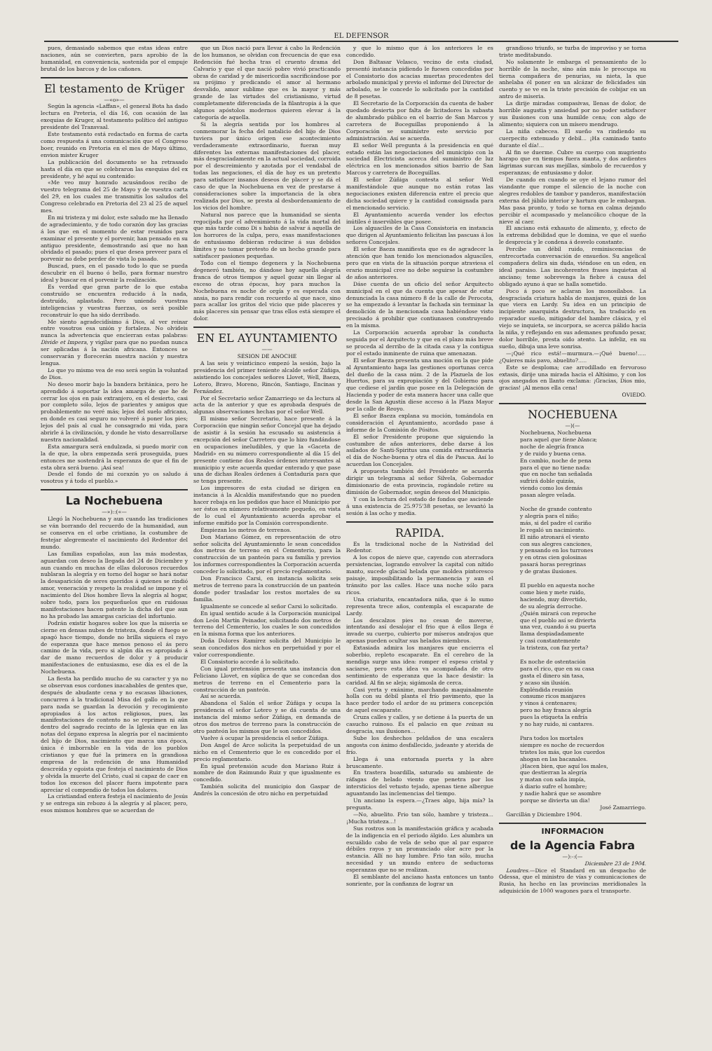EL DEFENSOR
pues, demasiado sabemos que estas ideas entre naciones, aún se convierten, para aprobio de la humanidad, en conveniencia, sostenida por el empuje brutal de los barcos y de los cañones.
El testamento de Krüger
—«o»—
Según la agencia «Laffan», el general Bota ha dado lectura en Preteria, el día 16, con ocasión de las exequias de Kruger, al testamento político del antiguo presidente del Transvaal.
Este testamento está redactado en forma de carta como respuesta á una comunicación que el Congreso boer, reunido en Pretoria en el mes de Mayo último, envion mister Kruger
La publicación del documento se ha retrasado hasta el día en que se celebraron las exequias del ex presidente, y hé aquí su contenido:
«Me veo muy honrado acusándoos recibo de vuestro telegrama del 25 de Mayo y de vuestra carta del 29, en los cuales me transmitis los saludos del Congreso celebrado en Pretoria del 23 al 25 de aquel mes.
En mi tristeza y mi dolor, este saludo me ha llenado de agradecimiento, y de todo corazón doy las gracias á los que en el momento de estar reunidos para examinar el presente y el porvenir, han pensado en su antiguo presidente, demostrando así que no han olvidado el pasado; pues el que desea preveer para el porvenir no debe perder de vista lo pasado.
Buscad, pues, en el pasado todo lo que se pueda descubrir en él bueno ó bello, para formar nuestro ideal y buscar en el porvenir la realización.
Es verdad que gran parte de lo que estaba construído se encuentra reducido á la nada, destruído, aplastado. Pero uniendo vuestras inteligencias y vuestras fuerzas, os será posible reconstruir lo que ha sido derribado.
Me siento agradecidísimo á Dios, al ver reinar entre vosotros esa unión y fortaleza. No olvideis nunca la advertencia que encierran estas palabras: Divide et Impera, y vigilar para que no puedan nunca ser aplicadas á la nación africana. Entonces se conservarán y florecerán nuestra nación y nuestra lengua.
Lo que yo mismo vea de eso será según la voluntad de Dios.
No deseo morir bajo la bandera británica, pero he aprendido á soportar la idea amarga de que he de cerrar los ojos en país extranjero, en el desierto, casi por completo sólo, lejos de parientes y amigos que probablemente no veré más; lejos del suelo africano, en donde es casi seguro no volveré á poner los pies; lejos del país al cual he consagrado mi vida, para abrirle á la civilización, y donde he visto desarrollarse nuestra nacionalidad.
Esta amargura será endulzada, si puedo morir con la de que, la obra empezada será proseguida, pues entonces me sostendrá la esperanza de que el fin de esta obra será bueno. ¡Así sea!
Desde el fondo de mi corazón yo os saludo á vosotros y á todo el pueblo.»
La Nochebuena
—»)::(«—
Llegó la Nochebuena y aun cuando las tradiciones se ván borrando del recuerdo de la humanidad, aun se conserva en el orbe cristiano, la costumbre de festejar alegremeate el nacimiento del Redentor del mundo.
Las familias españolas, aun las más modestas, aguardan con deseo la llegada del 24 de Diciembre y aun cuando en muchas de ellas dolorosos recuerdos nublaran la alegría y en torno del hogar se hará notar la desaparición de seres queridos á quienes se rindió amor, veneración y respeto la realidad se impone y el nacimiento del Dios hombre lleva la alegría al hogar, sobre todo, para los pequeñuelos que en ruidosas manifestaciones hacen patente la dicha del que aun no ha probado las amargas caricias del infortunio.
Podrán existir hogares sobre los que la miseria se cierne en densas nubes de tristeza, donde el fuego se apagó hace tiempo, donde no brilla siquiera el rayo de esperanza que hace menos penoso el ás pero camino de la vida, pero si algún día es apropiado á dar de mano recuerdos de dolor y á producir manifestaciones de entusiasmo, ese día es el de la Nochebuena.
La fiesta ha perdido mucho de su caracter y ya no se observan esos cordones inacabables de gentes que, después de abudante cena y no escasas libaciones, concurren á la tradicional Misa del gallo en la que para nada se guardan la devoción y recogimiento apropiados á los actos religiosos, pues, las manifestaciones de contento no se reprimen ni aún dentro del sagrado recinto de la Iglesia que en las notas del órgano expresa la alegría por el nacimiento del hijo de Dios, nacimiento que marca una época, única é imborrable en la vida de los pueblos cristianos y que fué la primera en la grandiosa empresa de la redención de una Humanidad descreída y egoista que festeja el nacimiento de Dios y olvida la muerte del Cristo, cual si capaz de caer en todos los excesos del placer fuera impotente para apreciar el compendio de todos los dolores.
La cristiandad entera festeja el nacimiento de Jesús y se entrega sin rebozo á la alegría y al placer, pero, esos mismos hombres que se acuerdan de
que un Dios nació para llevar á cabo la Redención de los humanos, se olvidan con frecuencia de que esa Redención fué hecha tras el cruento drama del Calvario y que el que nació pobre vivió practicando obras de caridad y de misericordia sacrificándose por su prójimo y predicando el amor al hermano desvalido, amor sublime que es la mayor y más grande de las virtudes del cristianismo, virtud completamente diferenciada de la filantropia á la que algunos apóstolos modernos quieren elevar á la categoría de aquella.
Si la alegría sentida por los hombres al conmemorar la fecha del natalicio del hijo de Dios tuviera por único origen ese acontecimiento verdaderamente extraordinario, fueran muy diferentes las externas manifestaciones del placer, más desgraciadamente en la actual sociedad, corroida por el descreimiento y azotada por el vendabal de todas las negaciones, el día de hoy es un pretexto para satisfacer insanos deseos de placer y se dá el caso de que la Nochebuena en vez de prestarse á consideraciones sobre la importancia de la obra realizada por Dios, se presta al desbordenamiento de los vicios del hombre.
Natural nos parece que la humanidad se sienta regocijada por el advenimiento á la vida mortal del que más tarde como Di s habia de salvar á aquella de los horrores de la culpa, pero, esas manifestaciones de entusiasmo debieran reducirse á sus debidos límites y no tomar pretesto de un hecho grande para satisfacer pasiones pequeñas.
Todo con el tiempo degenera y la Nochebuena degeneró también, no dándose hoy aquella alegría franca de otros tiempos y aquel gozar sin llegar al esceso de otras épocas, hoy para muchos la Nochebuena es noche de orgía y es esperada con ansia, no para rendir con recuerdo al que nace, sino para acallar los gritos del vicio que pide placeres y más placeres sin pensar que tras ellos está siempre el dolor.
EN EL AYUNTAMIENTO
——
SESION DE ANOCHE
A las seis y veinticinco empezó la sesión, bajo la presidencia del primer teniente alcalde señor Zúñiga, asistiendo los concejales señores Llovet, Well, Baeza, Lotero, Bravo, Moreno, Rincón, Santiago, Encinas y Fernández.
Por el Secretario señor Zamarriego se da lectura al acta de la anterior y que es aprobada después de algunas observaciones hechas por el señor Well.
El mismo señor Secretario, hace presente á la Corporación que ningún señor Concejal que ha dejado de asistir á la sesión ha escusado su asistencia á excepción del señor Carretero que lo hizo fundándose en ocupaciones ineludibles, y que la «Gaceta de Madrid» en su número correspondiente al día 15 del presente contiene dos Reales órdenes interesantes al municipio y este acuerda quedar enterado y que pase una de dichas Reales órdenes á Contaduría para que se tenga presente.
Los impresores de esta ciudad se dirigen en instancia á la Alcaldía manifestando que no pueden hacer rebaja en los pedidos que hace el Municipio por ser éstos en número relativamente pequeño, en vista de lo cual el Ayuntamiento acuerda aprobar el informe emitido por la Comisión correspondiente.
Empiezan los metros de terrenos.
Don Mariano Gómez, en representación de otro señor solicita del Ayuntamiennto le sean concedidos dos metros de terreno en el Cementerio, para la construcción de un panteón para su familia y previos los informes correspondientes la Corporación acuerda conceder lo solicitado, por el precio reglamentario.
Don Francisco Carsi, en instancia solicita seis metros de terreno para la construcción de un panteón donde poder trasladar los restos mortales de su familia.
Igualmente se concede al señor Carsi lo solicitado.
En igual sentido acude á la Corporación municipal don León Martín Peinador, solicitando dos metros de terreno del Cementerio, los cuales le son concedidos en la misma forma que los anteriores.
Doña Dolores Ramírez solicita del Municipio le sean concedidos dos nichos en perpetuidad y por el valor correspondiente.
El Consistorio accede á lo solicitado.
Con igual pretensión presenta una instancia don Feliciano Llovet, en súplica de que se concedan dos metros de terreno en el Cementerio para la construcción de un panteón.
Así se acuerda.
Abandona el Salón el señor Zúñiga y ocupa la presidencia el señor Lotero y se dá cuenta de una instancia del mismo señor Zúñiga, en demanda de otros dos metros de terreno para la construcción de otro panteón los mismos que le son concedidos.
Vuelve á ocupar la presidencia el señor Zúñiga.
Don Angel de Arce solicita la perpetuidad de un nicho en el Cementerio que le es concedido por el precio reglamentario.
En igual pretensión acude don Mariano Ruiz á nombre de don Raimundo Ruiz y que igualmente es concedido.
También solicita del municipio don Gaspar de Andrés la concesión de otro nicho en perpetuidad
y que lo mismo que á los anteriores le es concedido.
Don Baltasar Velasco, vecino de esta ciudad, presentó instancia pidiendo le fuesen concedidas por el Consistorio dos acacias muertas procedentes del arbolado municipal y previo el informe del Director de arbolado, se le concede lo solicitado por la cantidad de 8 pesetas.
El Secretario de la Corporación da cuenta de haber quedado desierta por falta de licitadores la subasta de alumbrado público en el barrio de San Marcos y carretera de Boceguillas proponiendo á la Corporación se suministre este servicio por administración. Así se acuerda.
El señor Well pregunta á la presidencia en qué estado están las negociaciones del municipio con la sociedad Electricista acerca del suministro de luz eléctrica en los mencionados sitios barrio de San Marcos y carretera de Boceguillas.
El señor Zúñiga contesta al señor Well manifestándole que aunque no están rotas las negociaciones existen diferencia entre el precio que dicha sociedad quiere y la cantidad consignada para el mencionado servicio.
El Ayuntamiento acuerda vender los efectos inútiles é inservibles que posee.
Los alguaciles de la Casa Consistoria en instancia que dirigen al Ayuntamiento felicitan las pascuas á los señores Concejales.
El señor Baeza manifiesta que es de agradecer la atención que han tenido los mencionados alguaciles, pero que en vista de la situación porque atraviesa el erario municipal cree no debe seguirse la costumbre de años anteriores.
Dáse cuenta de un oficio del señor Arquitecto municipal en el que da cuenta que apesar de estar denunciada la casa número 8 de la calle de Perocota, se ha empezado á levantar la fachada sin terminar la demolición de la mencionada casa habiéndose visto precisado á prohibir que contiunasen construyendo en la misma.
La Corporación acuerda aprobar la conducta seguida por el Arquitecto y que en el plazo más breve se proceda al derribo de la citada casa y la contigua por el estado inminente de ruina que amenazan.
El señor Baeza presenta una moción en la que pide al Ayuntamiento haga las gestiones oportunas cerca del dueño de la casa núm. 2 de la Plazuela de los Huertos, para su expropiación y del Gobierno para que cediese el jardín que posee en la Delegación de Hacienda y poder de esta manera hacer una calle que desde la San Agustín diese acceso á la Plaza Mayor por la calle de Reoyo.
El señor Baeza explana su moción, tomándola en consideración el Ayuntamiento, acordado pase á informe de la Comisión de Pósitos.
El señor Presidente propone que siguiendo la costumbre de años anteriores, debe darse á los asilados de Santi-Spiritus una comida extraordinaria el día de Noche-buena y otra el día de Pascua. Así lo acuerdan los Concejales.
A propuesta también del Presidente se acuerda dirigir un telegrama al señor Silvela, Gobernador dimisionario de esta provincia, rogándole retire su dimisión de Gobernador, según deseos del Municipio.
Y con la lectura del estado de fondos que asciende á una existencia de 25.975'38 pesetas, se levantó la sesión á las ocho y media.
RAPIDA.
Es la tradicional noche de la Natividad del Redentor.
A los copos de nieve que, cayendo con aterradora persistencias, logrando envolver la capital con nítido manto, sucede glacial helada que moldea pintoresco paisaje, imposibilitando la permanencia y aun el tránsito por las calles. Hace una noche sólo para ricos.
Una criaturita, encantadora niña, que á lo sumo representa trece años, contempla el escaparate de Lardy.
Los descalzos pies no cesan de moverse, intentando así desalojar el frio que á ellos llega é invade su cuerpo, cubierto por míseros andrajos que apenas pueden ocultar sus helados miembros.
Extasiada admira los manjares que encierra el soberbio, repleto escaparate. En el cerebro de la mendiga surge una idea: romper el espeso cristal y saciarse, pero esta idea va acompañada de otro sentimiento de esperanza que la hace desistir: la caridad. Al fin se aleja; sigámosla de cerca.
Casi yerta y exánime, marchando maquinalmente holla con su débil planta el frío pavimento, que la hace perder todo el ardor de su primera concepción de aquel escaparate.
Cruza calles y calles, y se detiene á la puerta de un casucho ruinoso. Es el palacio en que reinan su desgracia, sus ilusiones...
Sube los deshechos peldaños de una escalera angosta con ánimo desfallecido, jadeante y aterida de frío.
Llega á una entornada puerta y la abre bruscamente.
En trastera boardilla, saturado su ambiente de ráfagas de helado viento que penetra por los intersticios del vetusto tejado, apenas tiene albergue aguantando las inclemencias del tiempo.
Un anciano la espera.—¿Traes algo, hija mía? la pregunta.
—No, abuelito. Frio tan sólo, hambre y tristeza... ¡Mucha tristeza...!
Sus rostros son la manifestación gráfica y acabada de la indigencia en el periodo álgido. Les alumbra un escuálido cabo de vela de sebo que al par esparce débiles rayos y un pronunciado olor acre por la estancia. Allí no hay lumbre. Frio tan sólo, mucha necesidad y un mundo entero de seductoras esperanzas que no se realizan.
El semblante del anciano hasta entonces un tanto sonriente, por la confianza de lograr un
grandioso triunfo, se turba de improviso y se torna triste meditabundo.
No solamente le embarga el pensamiento de lo horrible de la noche, sino aún más le preocupa su tierna compañera de penurias, su nieta, la que anhelaba él poner en un alcázar de felicidades sin cuento y se ve en la triste precisión de cobijar en un antro de miseria.
La dirije miradas compasivas, llenas de dolor, de horrible augustia y ansiedad por no poder satisfacer sus ilusiones con una humilde cena; con algo de alimento; siquiera con un mísero mendrugo.
La niña cabecea. El sueño va rindiendo su cuerpecito extenuado y debil... ¡Ha caminado tanto durante el día!...
Al fin se duerme. Cubre su cuerpo con mugriento harapo que en tiempos fuera manta, y dos ardientes lágrimas surcan sus mejillas, símbolo de recuerdos y esperanzas; de entusiasmo y dolor.
De cuando en cuando se oye el lejano rumor del viandante que rompe el silencio de la noche con alegres redobles de tambor y panderos, manifestación externa del júbilo interior y hartura que le embargan. Mas pasa pronto, y todo se torna en calma dejando percibir el acompasado y melancólico choque de la nieve al caer.
El anciano está exhausto de alimento, y, efecto de la extrema debilidad que le domina, ve que el sueño le desprecia y le condena á desvelo constante.
Percibe un débil ruido, reminiscencias de entrecortada conversación de ensueños. Su angelical compañera delira sin duda, viéndose en un eden, en ideal paraiso. Las incoherentes frases inquietan al anciano; teme sobrevenga la fiebre á causa del obligado ayuno á que se halla sometido.
Poco á poco se aclaran los monosílabos. La desgraciada criatura habla de manjares, quizá de los que viera en Lardy. Su idea en un principio de incipiente anarquista destructora, ha traducido en reparador sueño, mitigador del hambre clásica, y el viejo se inquieta, se incorpora, se acerca pálido hacia la niña, y reflejando en sus ademanes profundo pesar, dolor horrible, presta oido atento. La infeliz, en su sueño, dibuja una leve sonrisa.
—¡Qué rico está!—murmura.—¡Qué bueno!..... ¿Quieres más pavo, abuelito?.....
Este se desploma; cae arrodillado en fervoroso extasis, dirije una mirada hacia el Altísimo, y con los ojos anegados en llanto exclama: ¡Gracias, Dios mio, gracias! ¡Al menos ella cena!
OVIEDO.
NOCHEBUENA
—)(—
Nochebuena, Nochebuena
para aquel que tiene blanca;
noche de alegría franca
y de ruido y buena cena.
En cambio, noche de pena
para el que no tiene nada:
que en noche tan señalada
sufrirá doble quizás,
viendo como los demás
pasan alegre velada.
Noche de grande contento
y alegría para el niño;
más, si del padre el cariño
le regaló un nacimiento.
El niño atronará el viento
con sus alegres canciones,
y pensando en los turrones
y en otras cien golosinas
pasará horas peregrinas
y de gratas ilusiones.
El pueblo en aquesta noche
come bien y mete ruido,
haciendo, muy divertido,
de su alegría derroche.
¿Quién mirará con reproche
que el pueblo así se divierta
una vez, cuando á su puerta
llama despiadadamente
y casi constantemente
la tristeza, con faz yerta?
Es noche de ostentación
para el rico, que en su casa
gasta el dinero sin tasa,
y acaso sin ilusión.
Expléndida reunión
consume ricos manjares
y vinos á centenares;
pero no hay franca alegría
pues la etiqueta la enfría
y no hay ruido, ni cantares.
Para todos los mortales
siempre es noche de recuerdos
tristes los más, que los cuerdos
ahogan en las bacanales.
¡Hacen bien, que aquí los males,
que destierran la alegría
y matan con saña impía,
á diario sufre el hombre;
y nadie habrá que se asombre
porque se divierta un dia!
José Zamarriego.
Garcillán y Diciembre 1904.
INFORMACION
de la Agencia Fabra
—):-:(—
Diciembre 23 de 1904.
Loudres.—Dice el Standard en un despacho de Odessa, que el ministro de vías y comunicaciones de Rusia, ha hecho en las provincias meridionales la adquisición de 1000 wagones para el transporte.